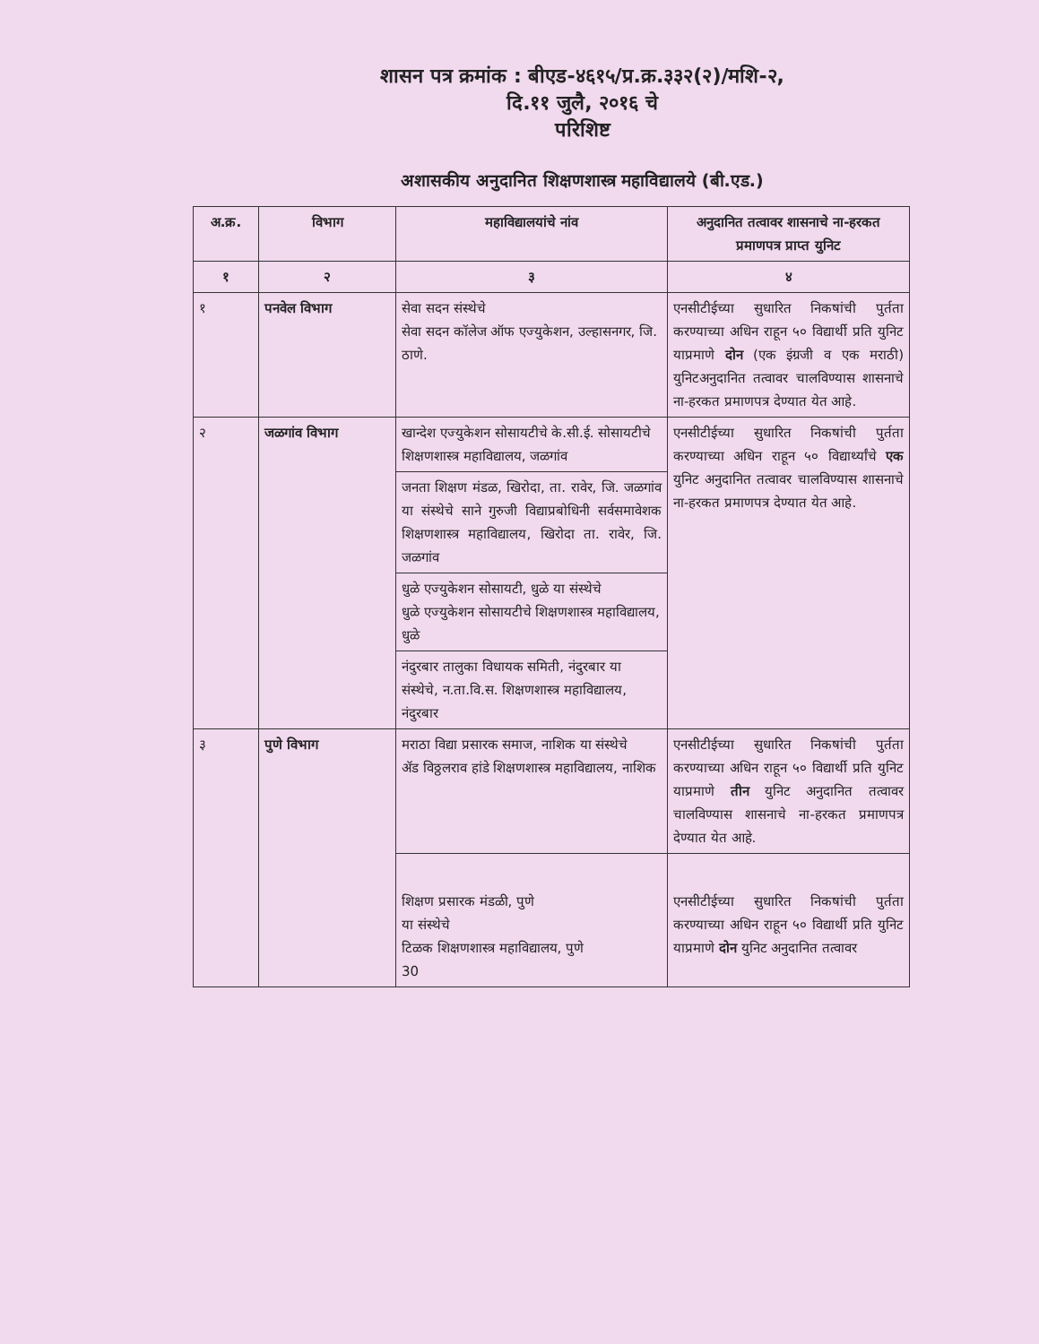शासन पत्र क्रमांक : बीएड-४६१५/प्र.क्र.३३२(२)/मशि-२,
दि.११ जुलै, २०१६ चे
परिशिष्ट
अशासकीय अनुदानित शिक्षणशास्त्र महाविद्यालये (बी.एड.)
| अ.क्र. | विभाग | महाविद्यालयांचे नांव | अनुदानित तत्वावर शासनाचे ना-हरकत प्रमाणपत्र प्राप्त युनिट |
| --- | --- | --- | --- |
| १ | २ | ३ | ४ |
| १ | पनवेल विभाग | सेवा सदन संस्थेचे सेवा सदन कॉलेज ऑफ एज्युकेशन, उल्हासनगर, जि. ठाणे. | एनसीटीईच्या सुधारित निकषांची पुर्तता करण्याच्या अधिन राहून ५० विद्यार्थी प्रति युनिट याप्रमाणे दोन (एक इंग्रजी व एक मराठी) युनिटअनुदानित तत्वावर चालविण्यास शासनाचे ना-हरकत प्रमाणपत्र देण्यात येत आहे. |
| २ | जळगांव विभाग | खान्देश एज्युकेशन सोसायटीचे के.सी.ई. सोसायटीचे शिक्षणशास्त्र महाविद्यालय, जळगांव | एनसीटीईच्या सुधारित निकषांची पुर्तता करण्याच्या अधिन राहून ५० विद्यार्थ्यांचे एक युनिट अनुदानित तत्वावर चालविण्यास शासनाचे ना-हरकत प्रमाणपत्र देण्यात येत आहे. |
| | | जनता शिक्षण मंडळ, खिरोदा, ता. रावेर, जि. जळगांव या संस्थेचे साने गुरुजी विद्याप्रबोधिनी सर्वसमावेशक शिक्षणशास्त्र महाविद्यालय, खिरोदा ता. रावेर, जि. जळगांव | |
| | | धुळे एज्युकेशन सोसायटी, धुळे या संस्थेचे धुळे एज्युकेशन सोसायटीचे शिक्षणशास्त्र महाविद्यालय, धुळे | |
| | | नंदुरबार तालुका विधायक समिती, नंदुरबार या संस्थेचे, न.ता.वि.स. शिक्षणशास्त्र महाविद्यालय, नंदुरबार | |
| ३ | पुणे विभाग | मराठा विद्या प्रसारक समाज, नाशिक या संस्थेचे ॲड विठ्ठलराव हांडे शिक्षणशास्त्र महाविद्यालय, नाशिक | एनसीटीईच्या सुधारित निकषांची पुर्तता करण्याच्या अधिन राहून ५० विद्यार्थी प्रति युनिट याप्रमाणे तीन युनिट अनुदानित तत्वावर चालविण्यास शासनाचे ना-हरकत प्रमाणपत्र देण्यात येत आहे. |
| | | शिक्षण प्रसारक मंडळी, पुणे या संस्थेचे टिळक शिक्षणशास्त्र महाविद्यालय, पुणे 30 | एनसीटीईच्या सुधारित निकषांची पुर्तता करण्याच्या अधिन राहून ५० विद्यार्थी प्रति युनिट याप्रमाणे दोन युनिट अनुदानित तत्वावर |